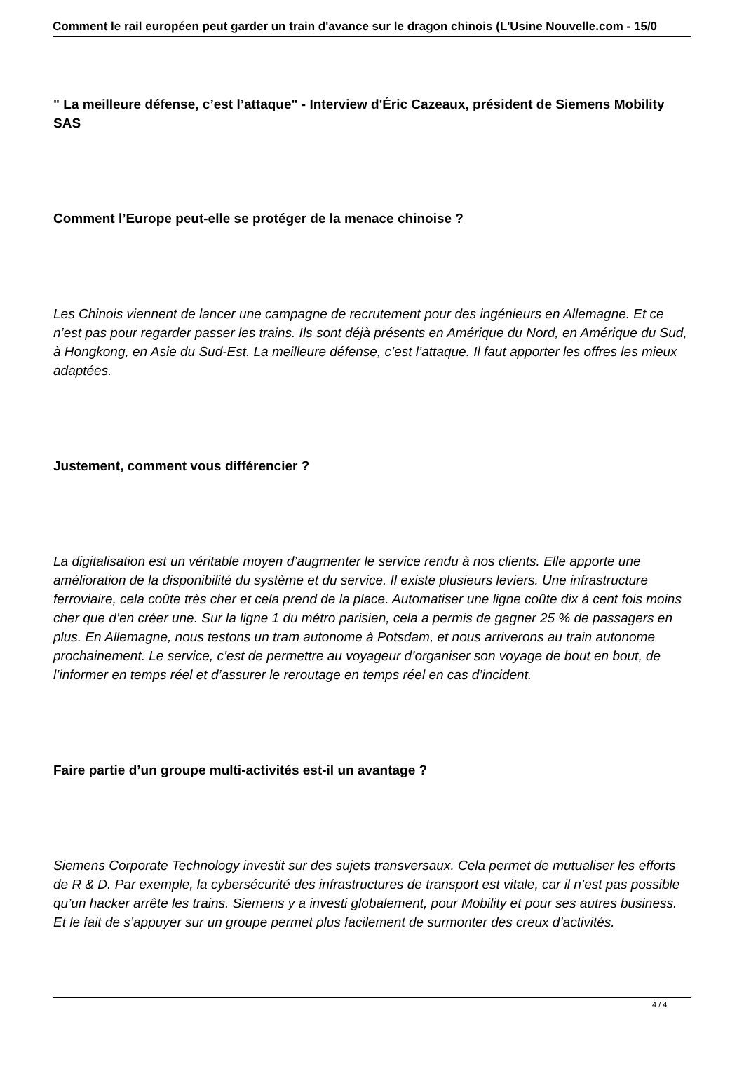Comment le rail européen peut garder un train d'avance sur le dragon chinois (L'Usine Nouvelle.com - 15/0
" La meilleure défense, c’est l’attaque" - Interview d'Éric Cazeaux, président de Siemens Mobility SAS
Comment l’Europe peut-elle se protéger de la menace chinoise ?
Les Chinois viennent de lancer une campagne de recrutement pour des ingénieurs en Allemagne. Et ce n’est pas pour regarder passer les trains. Ils sont déjà présents en Amérique du Nord, en Amérique du Sud, à Hongkong, en Asie du Sud-Est. La meilleure défense, c’est l’attaque. Il faut apporter les offres les mieux adaptées.
Justement, comment vous différencier ?
La digitalisation est un véritable moyen d’augmenter le service rendu à nos clients. Elle apporte une amélioration de la disponibilité du système et du service. Il existe plusieurs leviers. Une infrastructure ferroviaire, cela coûte très cher et cela prend de la place. Automatiser une ligne coûte dix à cent fois moins cher que d’en créer une. Sur la ligne 1 du métro parisien, cela a permis de gagner 25 % de passagers en plus. En Allemagne, nous testons un tram autonome à Potsdam, et nous arriverons au train autonome prochainement. Le service, c’est de permettre au voyageur d’organiser son voyage de bout en bout, de l’informer en temps réel et d’assurer le reroutage en temps réel en cas d’incident.
Faire partie d’un groupe multi-activités est-il un avantage ?
Siemens Corporate Technology investit sur des sujets transversaux. Cela permet de mutualiser les efforts de R & D. Par exemple, la cybersécurité des infrastructures de transport est vitale, car il n’est pas possible qu’un hacker arrête les trains. Siemens y a investi globalement, pour Mobility et pour ses autres business. Et le fait de s’appuyer sur un groupe permet plus facilement de surmonter des creux d’activités.
4 / 4